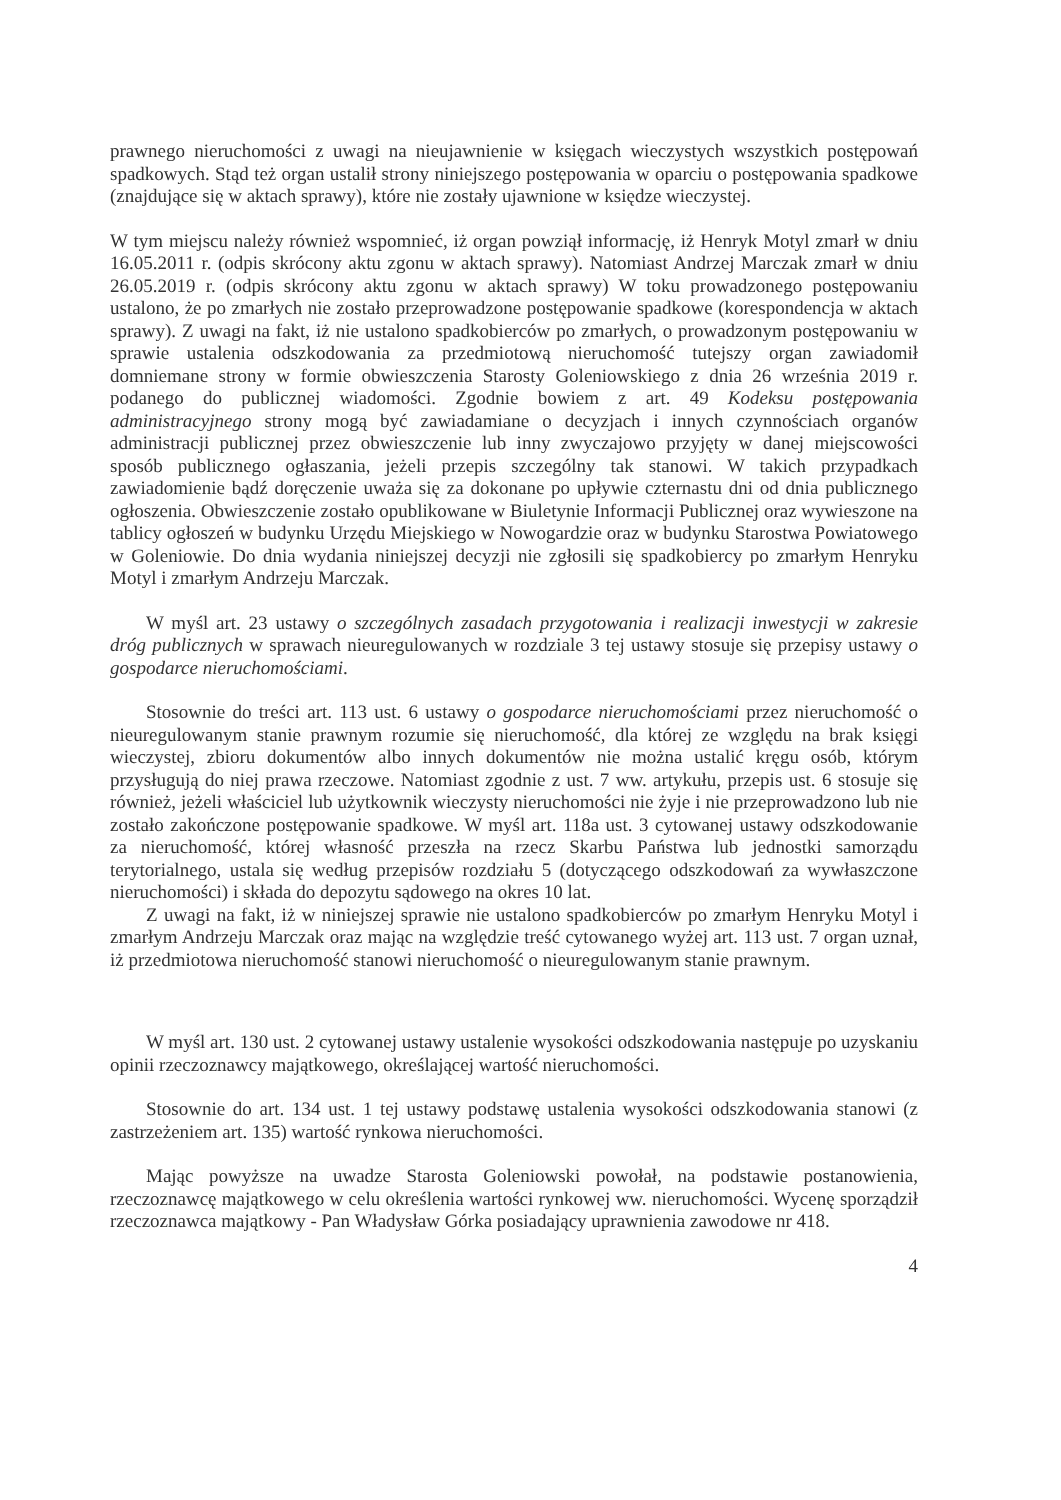prawnego nieruchomości z uwagi na nieujawnienie w księgach wieczystych wszystkich postępowań spadkowych. Stąd też organ ustalił strony niniejszego postępowania w oparciu o postępowania spadkowe (znajdujące się w aktach sprawy), które nie zostały ujawnione w księdze wieczystej.
W tym miejscu należy również wspomnieć, iż organ powziął informację, iż Henryk Motyl zmarł w dniu 16.05.2011 r. (odpis skrócony aktu zgonu w aktach sprawy). Natomiast Andrzej Marczak zmarł w dniu 26.05.2019 r. (odpis skrócony aktu zgonu w aktach sprawy) W toku prowadzonego postępowaniu ustalono, że po zmarłych nie zostało przeprowadzone postępowanie spadkowe (korespondencja w aktach sprawy). Z uwagi na fakt, iż nie ustalono spadkobierców po zmarłych, o prowadzonym postępowaniu w sprawie ustalenia odszkodowania za przedmiotową nieruchomość tutejszy organ zawiadomił domniemane strony w formie obwieszczenia Starosty Goleniowskiego z dnia 26 września 2019 r. podanego do publicznej wiadomości. Zgodnie bowiem z art. 49 Kodeksu postępowania administracyjnego strony mogą być zawiadamiane o decyzjach i innych czynnościach organów administracji publicznej przez obwieszczenie lub inny zwyczajowo przyjęty w danej miejscowości sposób publicznego ogłaszania, jeżeli przepis szczególny tak stanowi. W takich przypadkach zawiadomienie bądź doręczenie uważa się za dokonane po upływie czternastu dni od dnia publicznego ogłoszenia. Obwieszczenie zostało opublikowane w Biuletynie Informacji Publicznej oraz wywieszone na tablicy ogłoszeń w budynku Urzędu Miejskiego w Nowogardzie oraz w budynku Starostwa Powiatowego w Goleniowie. Do dnia wydania niniejszej decyzji nie zgłosili się spadkobiercy po zmarłym Henryku Motyl i zmarłym Andrzeju Marczak.
W myśl art. 23 ustawy o szczególnych zasadach przygotowania i realizacji inwestycji w zakresie dróg publicznych w sprawach nieuregulowanych w rozdziale 3 tej ustawy stosuje się przepisy ustawy o gospodarce nieruchomościami.
Stosownie do treści art. 113 ust. 6 ustawy o gospodarce nieruchomościami przez nieruchomość o nieuregulowanym stanie prawnym rozumie się nieruchomość, dla której ze względu na brak księgi wieczystej, zbioru dokumentów albo innych dokumentów nie można ustalić kręgu osób, którym przysługują do niej prawa rzeczowe. Natomiast zgodnie z ust. 7 ww. artykułu, przepis ust. 6 stosuje się również, jeżeli właściciel lub użytkownik wieczysty nieruchomości nie żyje i nie przeprowadzono lub nie zostało zakończone postępowanie spadkowe. W myśl art. 118a ust. 3 cytowanej ustawy odszkodowanie za nieruchomość, której własność przeszła na rzecz Skarbu Państwa lub jednostki samorządu terytorialnego, ustala się według przepisów rozdziału 5 (dotyczącego odszkodowań za wywłaszczone nieruchomości) i składa do depozytu sądowego na okres 10 lat.
Z uwagi na fakt, iż w niniejszej sprawie nie ustalono spadkobierców po zmarłym Henryku Motyl i zmarłym Andrzeju Marczak oraz mając na względzie treść cytowanego wyżej art. 113 ust. 7 organ uznał, iż przedmiotowa nieruchomość stanowi nieruchomość o nieuregulowanym stanie prawnym.
W myśl art. 130 ust. 2 cytowanej ustawy ustalenie wysokości odszkodowania następuje po uzyskaniu opinii rzeczoznawcy majątkowego, określającej wartość nieruchomości.
Stosownie do art. 134 ust. 1 tej ustawy podstawę ustalenia wysokości odszkodowania stanowi (z zastrzeżeniem art. 135) wartość rynkowa nieruchomości.
Mając powyższe na uwadze Starosta Goleniowski powołał, na podstawie postanowienia, rzeczoznawcę majątkowego w celu określenia wartości rynkowej ww. nieruchomości. Wycenę sporządził rzeczoznawca majątkowy - Pan Władysław Górka posiadający uprawnienia zawodowe nr 418.
4